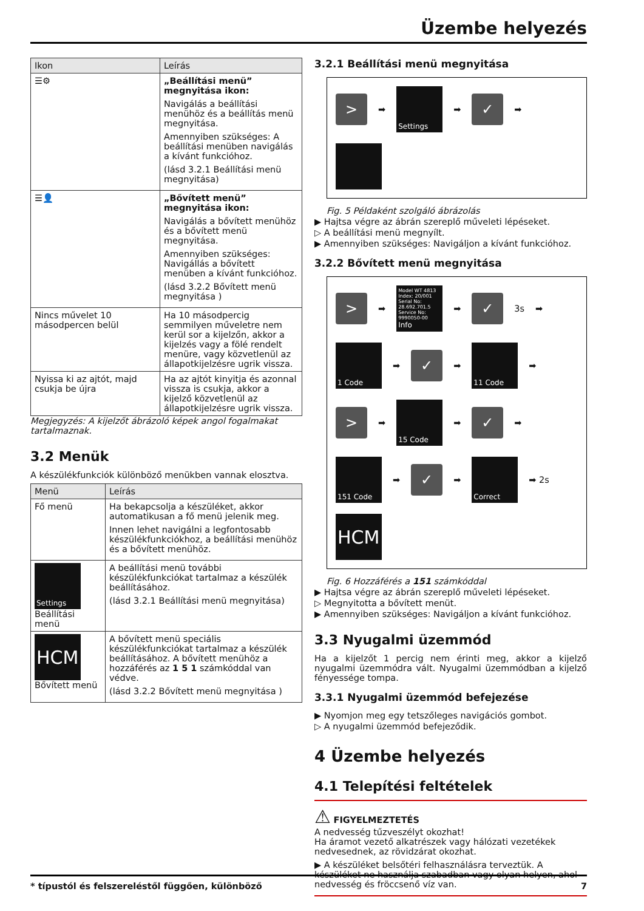Üzembe helyezés
| Ikon | Leírás |
| --- | --- |
| ☰⚙ | „Beállítási menü” megnyitása ikon: Navigálás a beállítási menühöz és a beállítás menü megnyitása. Amennyiben szükséges: A beállítási menüben navigálás a kívánt funkcióhoz. (lásd 3.2.1 Beállítási menü megnyitása) |
| ☰👤 | „Bővített menü” megnyitása ikon: Navigálás a bővített menühöz és a bővített menü megnyitása. Amennyiben szükséges: Navigállás a bővített menüben a kívánt funkcióhoz. (lásd 3.2.2 Bővített menü megnyitása ) |
| Nincs művelet 10 másodpercen belül | Ha 10 másodpercig semmilyen műveletre nem kerül sor a kijelzőn, akkor a kijelzés vagy a fölé rendelt menüre, vagy közvetlenül az állapotkijelzésre ugrik vissza. |
| Nyissa ki az ajtót, majd csukja be újra | Ha az ajtót kinyitja és azonnal vissza is csukja, akkor a kijelző közvetlenül az állapotkijelzésre ugrik vissza. |
Megjegyzés: A kijelzőt ábrázoló képek angol fogalmakat tartalmaznak.
3.2 Menük
A készülékfunkciók különböző menükben vannak elosztva.
| Menü | Leírás |
| --- | --- |
| Fő menü | Ha bekapcsolja a készüléket, akkor automatikusan a fő menü jelenik meg. Innen lehet navigálni a legfontosabb készülékfunkciókhoz, a beállítási menühöz és a bővített menühöz. |
| Settings Beállítási menü | A beállítási menü további készülékfunkciókat tartalmaz a készülék beállításához. (lásd 3.2.1 Beállítási menü megnyitása) |
| HCM Bővített menü | A bővített menü speciális készülékfunkciókat tartalmaz a készülék beállításához. A bővített menühöz a hozzáférés az 1 5 1 számkóddal van védve. (lásd 3.2.2 Bővített menü megnyitása ) |
3.2.1 Beállítási menü megnyitása
>
➡
Settings
➡
✓
➡
Fig. 5 Példaként szolgáló ábrázolás
▶ Hajtsa végre az ábrán szereplő műveleti lépéseket.
▷ A beállítási menü megnyílt.
▶ Amennyiben szükséges: Navigáljon a kívánt funkcióhoz.
3.2.2 Bővített menü megnyitása
>
➡
Model WT 4813
Index: 20/001
Serial No: 28.692.701.5
Service No: 9990050-00
Info
➡
✓
3s ➡
1 Code
➡
✓
➡
11 Code
➡
>
➡
15 Code
➡
✓
➡
151 Code
➡
✓
➡
Correct
➡ 2s
HCM
Fig. 6 Hozzáférés a 151 számkóddal
▶ Hajtsa végre az ábrán szereplő műveleti lépéseket.
▷ Megnyitotta a bővített menüt.
▶ Amennyiben szükséges: Navigáljon a kívánt funkcióhoz.
3.3 Nyugalmi üzemmód
Ha a kijelzőt 1 percig nem érinti meg, akkor a kijelző nyugalmi üzemmódra vált. Nyugalmi üzemmódban a kijelző fényessége tompa.
3.3.1 Nyugalmi üzemmód befejezése
▶ Nyomjon meg egy tetszőleges navigációs gombot.
▷ A nyugalmi üzemmód befejeződik.
4 Üzembe helyezés
4.1 Telepítési feltételek
⚠
FIGYELMEZTETÉS
A nedvesség tűzveszélyt okozhat!
Ha áramot vezető alkatrészek vagy hálózati vezetékek nedvesednek, az rövidzárat okozhat.
▶ A készüléket belsőtéri felhasználásra terveztük. A készüléket ne használja szabadban vagy olyan helyen, ahol nedvesség és fröccsenő víz van.
* típustól és felszereléstől függően, különböző 7